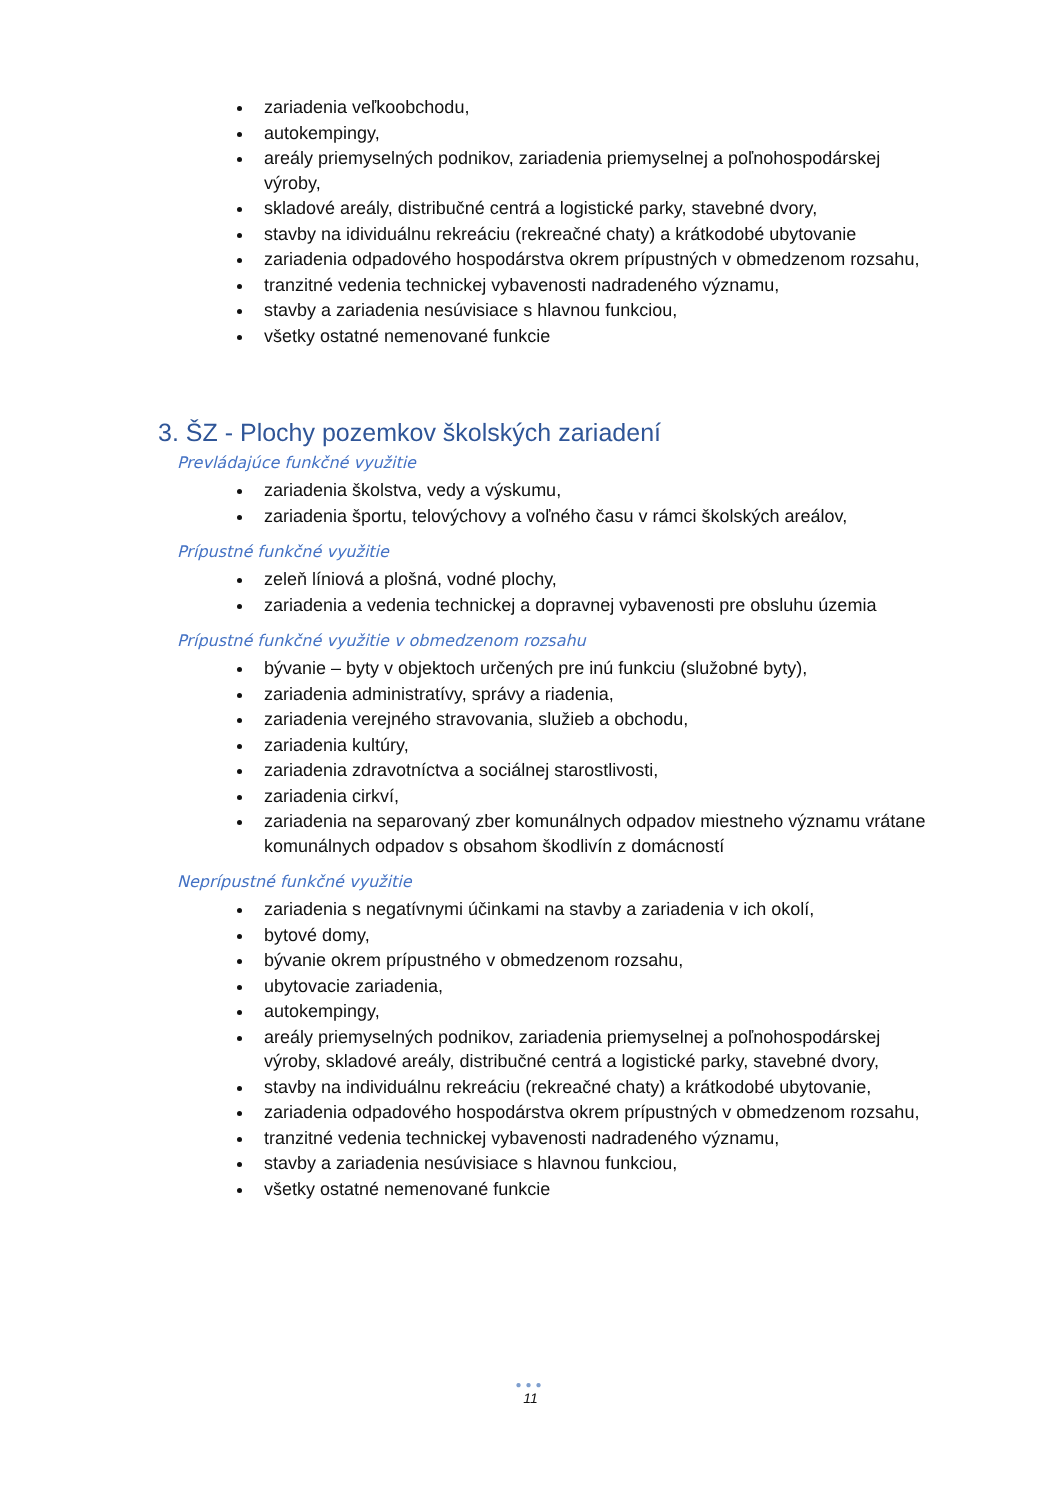zariadenia veľkoobchodu,
autokempingy,
areály priemyselných podnikov, zariadenia priemyselnej a poľnohospodárskej výroby,
skladové areály, distribučné centrá a logistické parky, stavebné dvory,
stavby na idividuálnu rekreáciu (rekreačné chaty) a krátkodobé ubytovanie
zariadenia odpadového hospodárstva okrem prípustných v obmedzenom rozsahu,
tranzitné vedenia technickej vybavenosti nadradeného významu,
stavby a zariadenia nesúvisiace s hlavnou funkciou,
všetky ostatné nemenované funkcie
3. ŠZ - Plochy pozemkov školských zariadení
Prevládajúce funkčné využitie
zariadenia školstva, vedy a výskumu,
zariadenia športu, telovýchovy a voľného času v rámci školských areálov,
Prípustné funkčné využitie
zeleň líniová a plošná, vodné plochy,
zariadenia a vedenia technickej a dopravnej vybavenosti pre obsluhu územia
Prípustné funkčné využitie v obmedzenom rozsahu
bývanie – byty v objektoch určených pre inú funkciu (služobné byty),
zariadenia administratívy, správy a riadenia,
zariadenia verejného stravovania, služieb a obchodu,
zariadenia kultúry,
zariadenia zdravotníctva a sociálnej starostlivosti,
zariadenia cirkví,
zariadenia na separovaný zber komunálnych odpadov miestneho významu vrátane komunálnych odpadov s obsahom škodlivín z domácností
Neprípustné funkčné využitie
zariadenia s negatívnymi účinkami na stavby a zariadenia v ich okolí,
bytové domy,
bývanie okrem prípustného v obmedzenom rozsahu,
ubytovacie zariadenia,
autokempingy,
areály priemyselných podnikov, zariadenia priemyselnej a poľnohospodárskej výroby, skladové areály, distribučné centrá a logistické parky, stavebné dvory,
stavby na individuálnu rekreáciu (rekreačné chaty) a krátkodobé ubytovanie,
zariadenia odpadového hospodárstva okrem prípustných v obmedzenom rozsahu,
tranzitné vedenia technickej vybavenosti nadradeného významu,
stavby a zariadenia nesúvisiace s hlavnou funkciou,
všetky ostatné nemenované funkcie
●●●
11